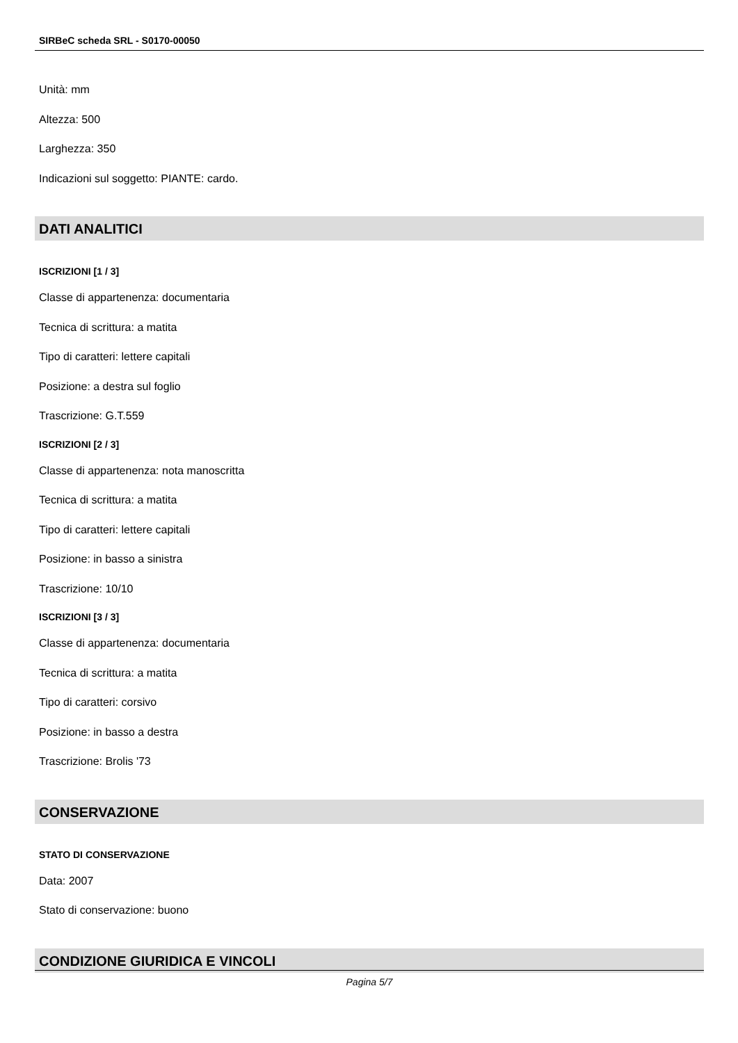SIRBeC scheda SRL - S0170-00050
Unità: mm
Altezza: 500
Larghezza: 350
Indicazioni sul soggetto: PIANTE: cardo.
DATI ANALITICI
ISCRIZIONI [1 / 3]
Classe di appartenenza: documentaria
Tecnica di scrittura: a matita
Tipo di caratteri: lettere capitali
Posizione: a destra sul foglio
Trascrizione: G.T.559
ISCRIZIONI [2 / 3]
Classe di appartenenza: nota manoscritta
Tecnica di scrittura: a matita
Tipo di caratteri: lettere capitali
Posizione: in basso a sinistra
Trascrizione: 10/10
ISCRIZIONI [3 / 3]
Classe di appartenenza: documentaria
Tecnica di scrittura: a matita
Tipo di caratteri: corsivo
Posizione: in basso a destra
Trascrizione: Brolis '73
CONSERVAZIONE
STATO DI CONSERVAZIONE
Data: 2007
Stato di conservazione: buono
CONDIZIONE GIURIDICA E VINCOLI
Pagina 5/7